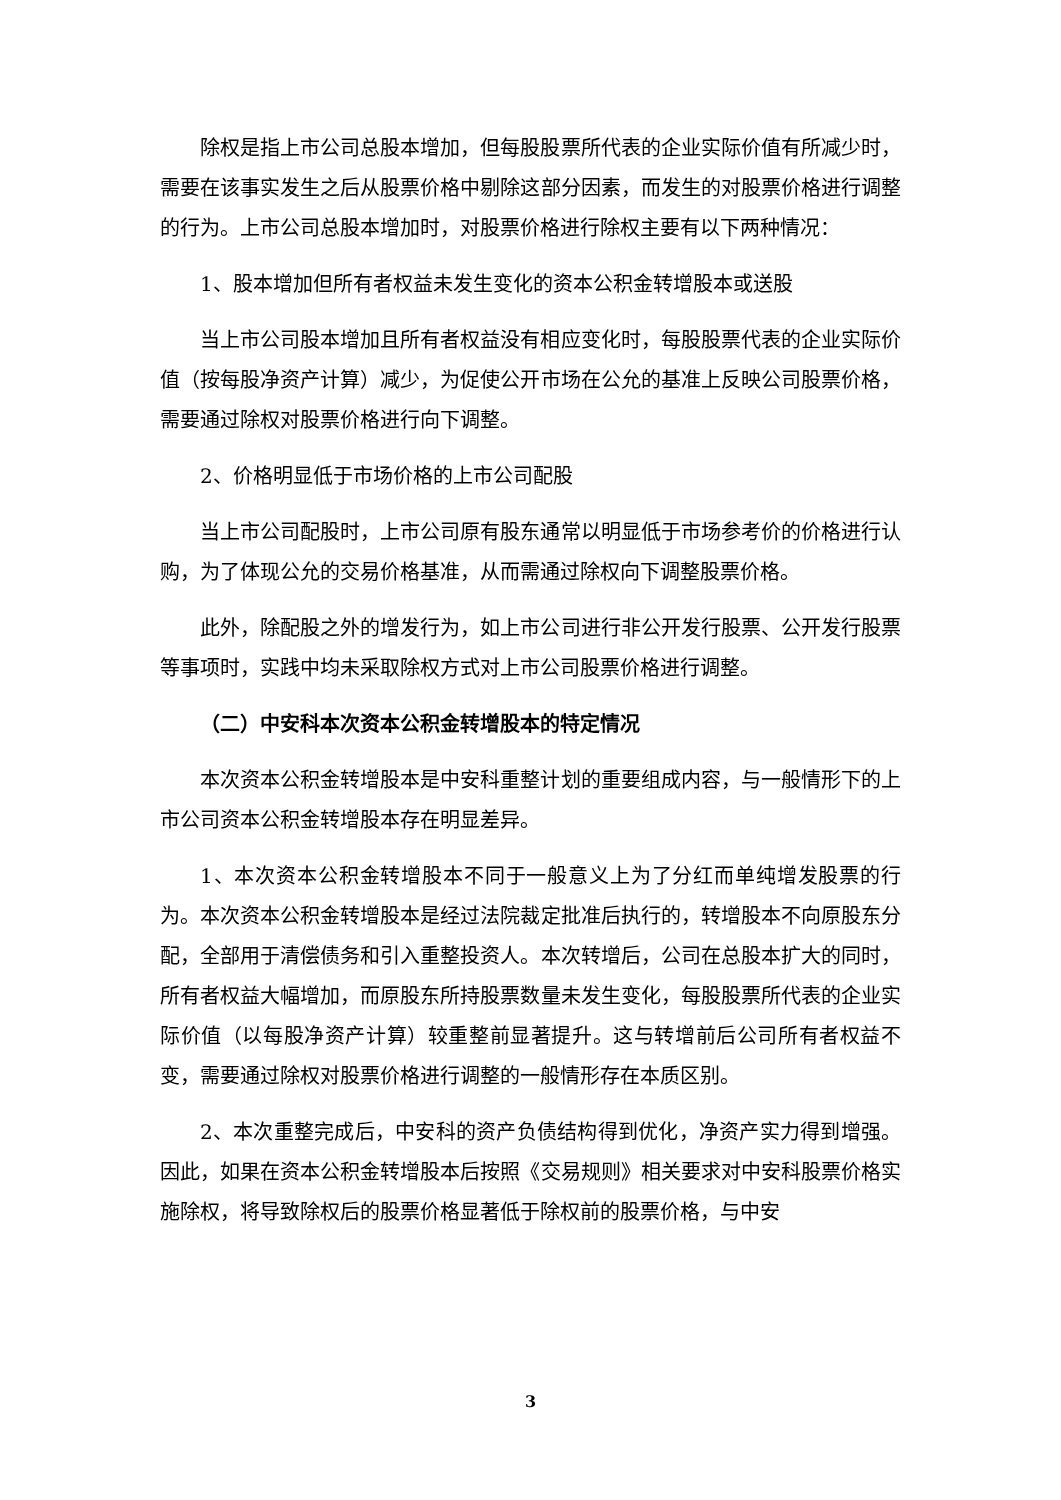除权是指上市公司总股本增加，但每股股票所代表的企业实际价值有所减少时，需要在该事实发生之后从股票价格中剔除这部分因素，而发生的对股票价格进行调整的行为。上市公司总股本增加时，对股票价格进行除权主要有以下两种情况：
1、股本增加但所有者权益未发生变化的资本公积金转增股本或送股
当上市公司股本增加且所有者权益没有相应变化时，每股股票代表的企业实际价值（按每股净资产计算）减少，为促使公开市场在公允的基准上反映公司股票价格，需要通过除权对股票价格进行向下调整。
2、价格明显低于市场价格的上市公司配股
当上市公司配股时，上市公司原有股东通常以明显低于市场参考价的价格进行认购，为了体现公允的交易价格基准，从而需通过除权向下调整股票价格。
此外，除配股之外的增发行为，如上市公司进行非公开发行股票、公开发行股票等事项时，实践中均未采取除权方式对上市公司股票价格进行调整。
（二）中安科本次资本公积金转增股本的特定情况
本次资本公积金转增股本是中安科重整计划的重要组成内容，与一般情形下的上市公司资本公积金转增股本存在明显差异。
1、本次资本公积金转增股本不同于一般意义上为了分红而单纯增发股票的行为。本次资本公积金转增股本是经过法院裁定批准后执行的，转增股本不向原股东分配，全部用于清偿债务和引入重整投资人。本次转增后，公司在总股本扩大的同时，所有者权益大幅增加，而原股东所持股票数量未发生变化，每股股票所代表的企业实际价值（以每股净资产计算）较重整前显著提升。这与转增前后公司所有者权益不变，需要通过除权对股票价格进行调整的一般情形存在本质区别。
2、本次重整完成后，中安科的资产负债结构得到优化，净资产实力得到增强。因此，如果在资本公积金转增股本后按照《交易规则》相关要求对中安科股票价格实施除权，将导致除权后的股票价格显著低于除权前的股票价格，与中安
3